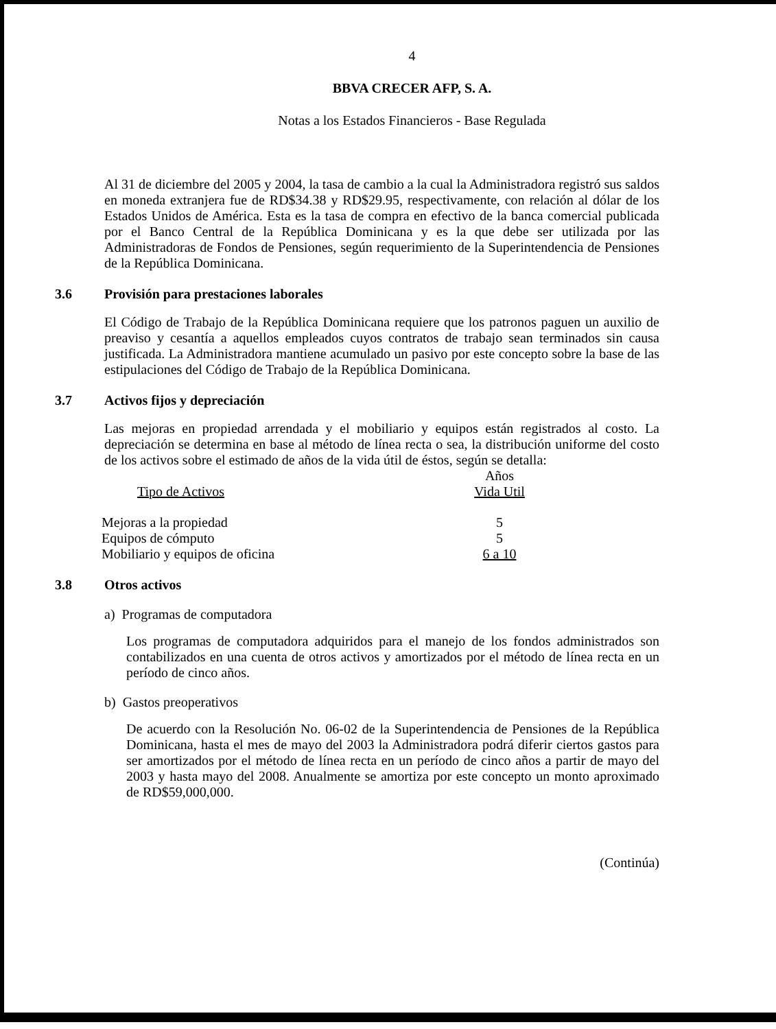4
BBVA CRECER AFP, S. A.
Notas a los Estados Financieros - Base Regulada
Al 31 de diciembre del 2005 y 2004, la tasa de cambio a la cual la Administradora registró sus saldos en moneda extranjera fue de RD$34.38 y RD$29.95, respectivamente, con relación al dólar de los Estados Unidos de América. Esta es la tasa de compra en efectivo de la banca comercial publicada por el Banco Central de la República Dominicana y es la que debe ser utilizada por las Administradoras de Fondos de Pensiones, según requerimiento de la Superintendencia de Pensiones de la República Dominicana.
3.6 Provisión para prestaciones laborales
El Código de Trabajo de la República Dominicana requiere que los patronos paguen un auxilio de preaviso y cesantía a aquellos empleados cuyos contratos de trabajo sean terminados sin causa justificada. La Administradora mantiene acumulado un pasivo por este concepto sobre la base de las estipulaciones del Código de Trabajo de la República Dominicana.
3.7 Activos fijos y depreciación
Las mejoras en propiedad arrendada y el mobiliario y equipos están registrados al costo. La depreciación se determina en base al método de línea recta o sea, la distribución uniforme del costo de los activos sobre el estimado de años de la vida útil de éstos, según se detalla:
| | Años |
| --- | --- |
| Tipo de Activos | Vida Util |
| Mejoras a la propiedad | 5 |
| Equipos de cómputo | 5 |
| Mobiliario y equipos de oficina | 6 a 10 |
3.8 Otros activos
a) Programas de computadora
Los programas de computadora adquiridos para el manejo de los fondos administrados son contabilizados en una cuenta de otros activos y amortizados por el método de línea recta en un período de cinco años.
b) Gastos preoperativos
De acuerdo con la Resolución No. 06-02 de la Superintendencia de Pensiones de la República Dominicana, hasta el mes de mayo del 2003 la Administradora podrá diferir ciertos gastos para ser amortizados por el método de línea recta en un período de cinco años a partir de mayo del 2003 y hasta mayo del 2008. Anualmente se amortiza por este concepto un monto aproximado de RD$59,000,000.
(Continúa)